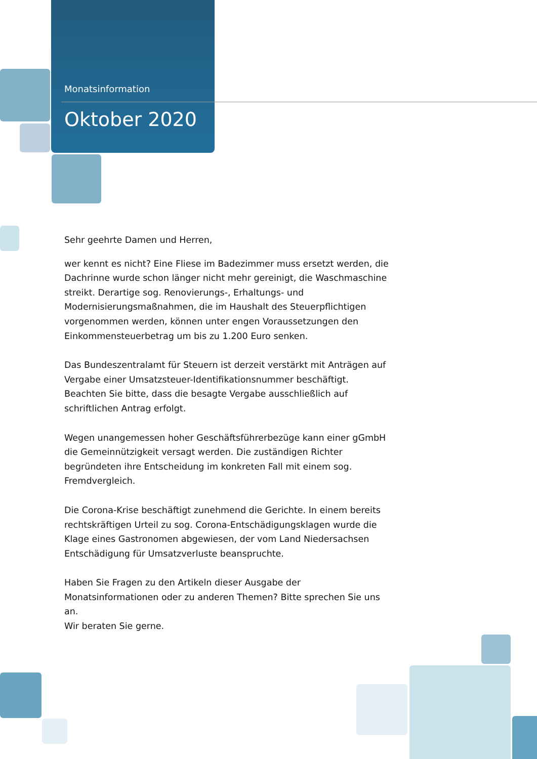Monatsinformation
Oktober 2020
Sehr geehrte Damen und Herren,
wer kennt es nicht? Eine Fliese im Badezimmer muss ersetzt werden, die Dachrinne wurde schon länger nicht mehr gereinigt, die Waschmaschine streikt. Derartige sog. Renovierungs-, Erhaltungs- und Modernisierungsmaß­nahmen, die im Haushalt des Steuerpflichtigen vorgenommen werden, kön­nen unter engen Voraussetzungen den Einkommensteuerbetrag um bis zu 1.200 Euro senken.
Das Bundeszentralamt für Steuern ist derzeit verstärkt mit Anträgen auf Vergabe einer Umsatzsteuer-Identifikationsnummer beschäftigt. Beachten Sie bitte, dass die besagte Vergabe ausschließlich auf schriftlichen Antrag erfolgt.
Wegen unangemessen hoher Geschäftsführerbezüge kann einer gGmbH die Gemeinnützigkeit versagt werden. Die zuständigen Richter begründeten ihre Entscheidung im konkreten Fall mit einem sog. Fremdvergleich.
Die Corona-Krise beschäftigt zunehmend die Gerichte. In einem bereits rechtskräftigen Urteil zu sog. Corona-Entschädigungsklagen wurde die Klage eines Gastronomen abgewiesen, der vom Land Niedersachsen Entschädigung für Umsatzverluste beanspruchte.
Haben Sie Fragen zu den Artikeln dieser Ausgabe der Monatsinformationen oder zu anderen Themen? Bitte sprechen Sie uns an.
Wir beraten Sie gerne.